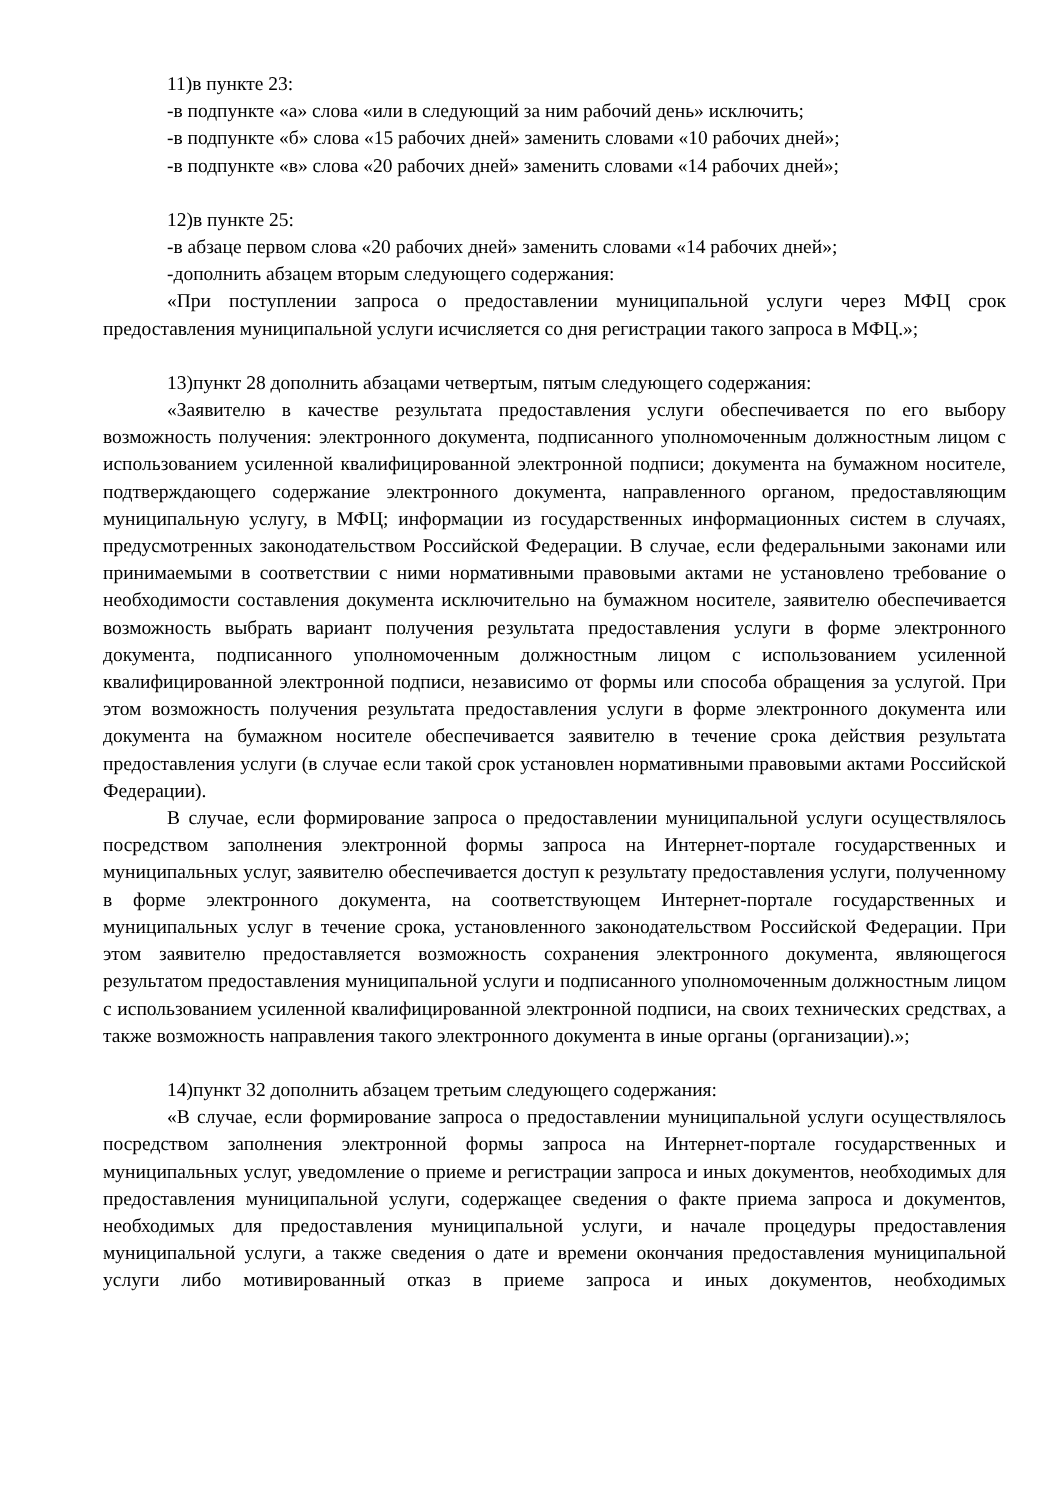11)в пункте 23:
-в подпункте «а» слова «или в следующий за ним рабочий день» исключить;
-в подпункте «б» слова «15 рабочих дней» заменить словами «10 рабочих дней»;
-в подпункте «в» слова «20 рабочих дней» заменить словами «14 рабочих дней»;
12)в пункте 25:
-в абзаце первом слова «20 рабочих дней» заменить словами «14 рабочих дней»;
-дополнить абзацем вторым следующего содержания:
«При поступлении запроса о предоставлении муниципальной услуги через МФЦ срок предоставления муниципальной услуги исчисляется со дня регистрации такого запроса в МФЦ.»;
13)пункт 28 дополнить абзацами четвертым, пятым следующего содержания:
«Заявителю в качестве результата предоставления услуги обеспечивается по его выбору возможность получения: электронного документа, подписанного уполномоченным должностным лицом с использованием усиленной квалифицированной электронной подписи; документа на бумажном носителе, подтверждающего содержание электронного документа, направленного органом, предоставляющим муниципальную услугу, в МФЦ; информации из государственных информационных систем в случаях, предусмотренных законодательством Российской Федерации. В случае, если федеральными законами или принимаемыми в соответствии с ними нормативными правовыми актами не установлено требование о необходимости составления документа исключительно на бумажном носителе, заявителю обеспечивается возможность выбрать вариант получения результата предоставления услуги в форме электронного документа, подписанного уполномоченным должностным лицом с использованием усиленной квалифицированной электронной подписи, независимо от формы или способа обращения за услугой. При этом возможность получения результата предоставления услуги в форме электронного документа или документа на бумажном носителе обеспечивается заявителю в течение срока действия результата предоставления услуги (в случае если такой срок установлен нормативными правовыми актами Российской Федерации).
В случае, если формирование запроса о предоставлении муниципальной услуги осуществлялось посредством заполнения электронной формы запроса на Интернет-портале государственных и муниципальных услуг, заявителю обеспечивается доступ к результату предоставления услуги, полученному в форме электронного документа, на соответствующем Интернет-портале государственных и муниципальных услуг в течение срока, установленного законодательством Российской Федерации. При этом заявителю предоставляется возможность сохранения электронного документа, являющегося результатом предоставления муниципальной услуги и подписанного уполномоченным должностным лицом с использованием усиленной квалифицированной электронной подписи, на своих технических средствах, а также возможность направления такого электронного документа в иные органы (организации).»;
14)пункт 32 дополнить абзацем третьим следующего содержания:
«В случае, если формирование запроса о предоставлении муниципальной услуги осуществлялось посредством заполнения электронной формы запроса на Интернет-портале государственных и муниципальных услуг, уведомление о приеме и регистрации запроса и иных документов, необходимых для предоставления муниципальной услуги, содержащее сведения о факте приема запроса и документов, необходимых для предоставления муниципальной услуги, и начале процедуры предоставления муниципальной услуги, а также сведения о дате и времени окончания предоставления муниципальной услуги либо мотивированный отказ в приеме запроса и иных документов, необходимых